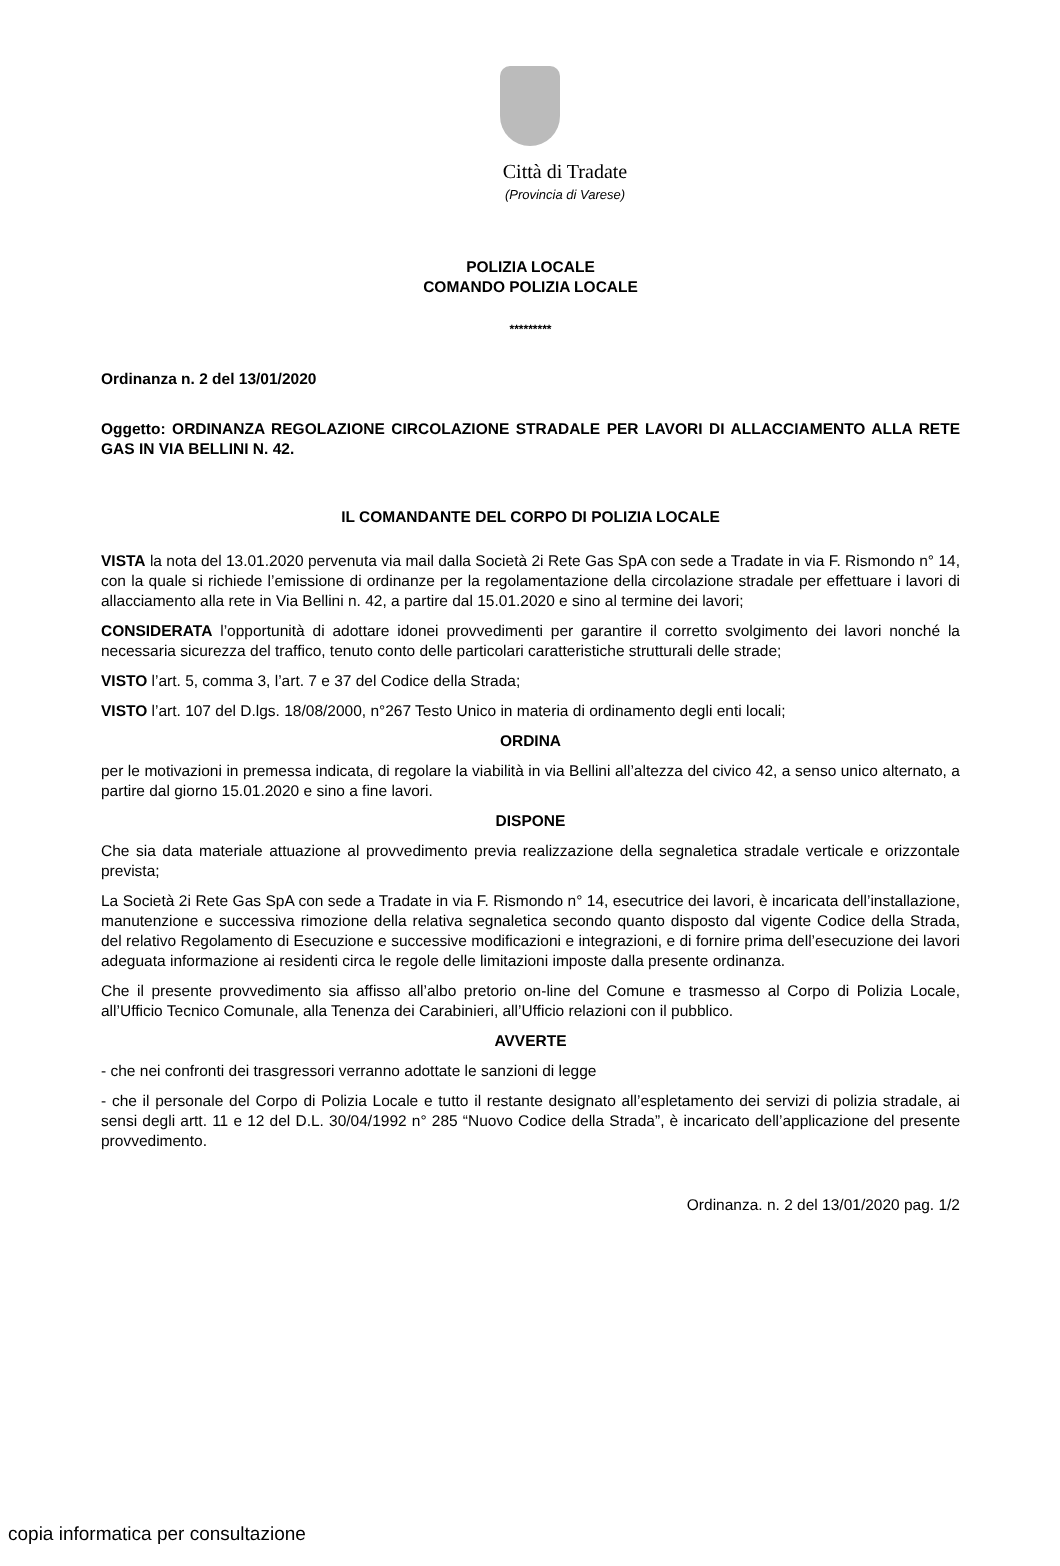Città di Tradate
(Provincia di Varese)
POLIZIA LOCALE
COMANDO POLIZIA LOCALE
*********
Ordinanza n. 2 del 13/01/2020
Oggetto: ORDINANZA REGOLAZIONE CIRCOLAZIONE STRADALE PER LAVORI DI ALLACCIAMENTO ALLA RETE GAS IN VIA BELLINI N. 42.
IL COMANDANTE DEL CORPO DI POLIZIA LOCALE
VISTA la nota del 13.01.2020 pervenuta via mail dalla Società 2i Rete Gas SpA con sede a Tradate in via F. Rismondo n° 14, con la quale si richiede l’emissione di ordinanze per la regolamentazione della circolazione stradale per effettuare i lavori di allacciamento alla rete in Via Bellini n. 42, a partire dal 15.01.2020 e sino al termine dei lavori;
CONSIDERATA l’opportunità di adottare idonei provvedimenti per garantire il corretto svolgimento dei lavori nonché la necessaria sicurezza del traffico, tenuto conto delle particolari caratteristiche strutturali delle strade;
VISTO l’art. 5, comma 3, l’art. 7 e 37 del Codice della Strada;
VISTO l’art. 107 del D.lgs. 18/08/2000, n°267 Testo Unico in materia di ordinamento degli enti locali;
ORDINA
per le motivazioni in premessa indicata, di regolare la viabilità in via Bellini all’altezza del civico 42, a senso unico alternato, a partire dal giorno 15.01.2020 e sino a fine lavori.
DISPONE
Che sia data materiale attuazione al provvedimento previa realizzazione della segnaletica stradale verticale e orizzontale prevista;
La Società 2i Rete Gas SpA con sede a Tradate in via F. Rismondo n° 14, esecutrice dei lavori, è incaricata dell’installazione, manutenzione e successiva rimozione della relativa segnaletica secondo quanto disposto dal vigente Codice della Strada, del relativo Regolamento di Esecuzione e successive modificazioni e integrazioni, e di fornire prima dell’esecuzione dei lavori adeguata informazione ai residenti circa le regole delle limitazioni imposte dalla presente ordinanza.
Che il presente provvedimento sia affisso all’albo pretorio on-line del Comune e trasmesso al Corpo di Polizia Locale, all’Ufficio Tecnico Comunale, alla Tenenza dei Carabinieri, all’Ufficio relazioni con il pubblico.
AVVERTE
- che nei confronti dei trasgressori verranno adottate le sanzioni di legge
- che il personale del Corpo di Polizia Locale e tutto il restante designato all’espletamento dei servizi di polizia stradale, ai sensi degli artt. 11 e 12 del D.L. 30/04/1992 n° 285 “Nuovo Codice della Strada”, è incaricato dell’applicazione del presente provvedimento.
Ordinanza. n. 2 del 13/01/2020 pag. 1/2
copia informatica per consultazione